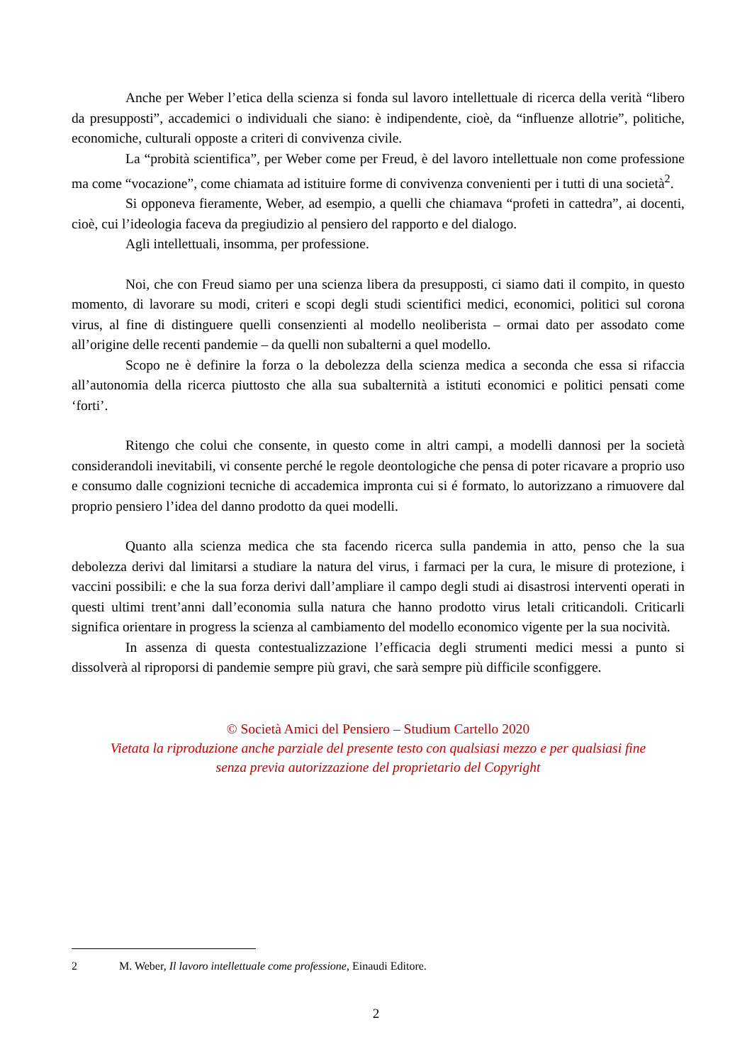Anche per Weber l’etica della scienza si fonda sul lavoro intellettuale di ricerca della verità “libero da presupposti”, accademici o individuali che siano: è indipendente, cioè, da “influenze allotrie”, politiche, economiche, culturali opposte a criteri di convivenza civile.
La “probità scientifica”, per Weber come per Freud, è del lavoro intellettuale non come professione ma come “vocazione”, come chiamata ad istituire forme di convivenza convenienti per i tutti di una società<sup>2</sup>.
Si opponeva fieramente, Weber, ad esempio, a quelli che chiamava “profeti in cattedra”, ai docenti, cioè, cui l’ideologia faceva da pregiudizio al pensiero del rapporto e del dialogo.
Agli intellettuali, insomma, per professione.
Noi, che con Freud siamo per una scienza libera da presupposti, ci siamo dati il compito, in questo momento, di lavorare su modi, criteri e scopi degli studi scientifici medici, economici, politici sul corona virus, al fine di distinguere quelli consenzienti al modello neoliberista – ormai dato per assodato come all’origine delle recenti pandemie – da quelli non subalterni a quel modello.
Scopo ne è definire la forza o la debolezza della scienza medica a seconda che essa si rifaccia all’autonomia della ricerca piuttosto che alla sua subalternità a istituti economici e politici pensati come ‘forti’.
Ritengo che colui che consente, in questo come in altri campi, a modelli dannosi per la società considerandoli inevitabili, vi consente perché le regole deontologiche che pensa di poter ricavare a proprio uso e consumo dalle cognizioni tecniche di accademica impronta cui si é formato, lo autorizzano a rimuovere dal proprio pensiero l’idea del danno prodotto da quei modelli.
Quanto alla scienza medica che sta facendo ricerca sulla pandemia in atto, penso che la sua debolezza derivi dal limitarsi a studiare la natura del virus, i farmaci per la cura, le misure di protezione, i vaccini possibili: e che la sua forza derivi dall’ampliare il campo degli studi ai disastrosi interventi operati in questi ultimi trent’anni dall’economia sulla natura che hanno prodotto virus letali criticandoli. Criticarli significa orientare in progress la scienza al cambiamento del modello economico vigente per la sua nocività.
In assenza di questa contestualizzazione l’efficacia degli strumenti medici messi a punto si dissolverà al riproporsi di pandemie sempre più gravi, che sarà sempre più difficile sconfiggere.
© Società Amici del Pensiero – Studium Cartello 2020
Vietata la riproduzione anche parziale del presente testo con qualsiasi mezzo e per qualsiasi fine
senza previa autorizzazione del proprietario del Copyright
2 M. Weber, Il lavoro intellettuale come professione, Einaudi Editore.
2